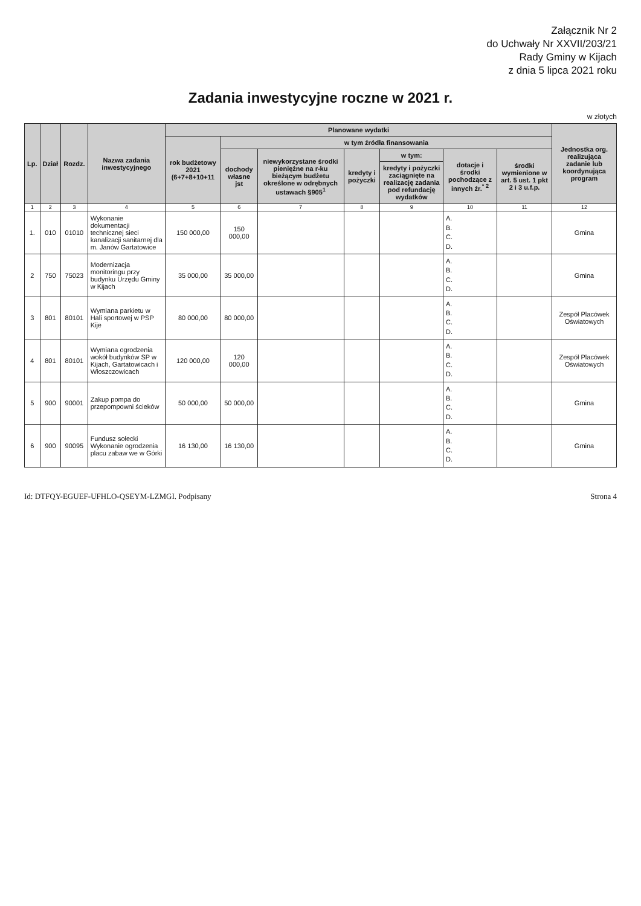Załącznik Nr 2
do Uchwały Nr XXVII/203/21
Rady Gminy w Kijach
z dnia 5 lipca 2021 roku
Zadania inwestycyjne roczne w 2021 r.
w złotych
| Lp. | Dział | Rozdz. | Nazwa zadania inwestycyjnego | Planowane wydatki | | | | | | | Jednostka org. realizująca zadanie lub koordynująca program |
| --- | --- | --- | --- | --- | --- | --- | --- | --- | --- | --- | --- |
| | | | | rok budżetowy 2021 (6+7+8+10+11 | w tym źródła finansowania | | | | | | |
| | | | | | dochody własne jst | niewykorzystane środki pieniężne na r-ku bieżącym budżetu określone w odrębnych ustawach §905<sup>1</sup> | kredyty i pożyczki | w tym: | dotacje i środki pochodzące z innych źr.<sup>* 2</sup> | środki wymienione w art. 5 ust. 1 pkt 2 i 3 u.f.p. | |
| | | | | | | | | kredyty i pożyczki zaciągnięte na realizację zadania pod refundację wydatków | | | |
| 1 | 2 | 3 | 4 | 5 | 6 | 7 | 8 | 9 | 10 | 11 | 12 |
| 1. | 010 | 01010 | Wykonanie dokumentacji technicznej sieci kanalizacji sanitarnej dla m. Janów Gartatowice | 150 000,00 | 150 000,00 | | | | A. B. C. D. | | Gmina |
| 2 | 750 | 75023 | Modernizacja monitoringu przy budynku Urzędu Gminy w Kijach | 35 000,00 | 35 000,00 | | | | A. B. C. D. | | Gmina |
| 3 | 801 | 80101 | Wymiana parkietu w Hali sportowej w PSP Kije | 80 000,00 | 80 000,00 | | | | A. B. C. D. | | Zespół Placówek Oświatowych |
| 4 | 801 | 80101 | Wymiana ogrodzenia wokół budynków SP w Kijach, Gartatowicach i Włoszczowicach | 120 000,00 | 120 000,00 | | | | A. B. C. D. | | Zespół Placówek Oświatowych |
| 5 | 900 | 90001 | Zakup pompa do przepompowni ścieków | 50 000,00 | 50 000,00 | | | | A. B. C. D. | | Gmina |
| 6 | 900 | 90095 | Fundusz sołecki Wykonanie ogrodzenia placu zabaw we w Górki | 16 130,00 | 16 130,00 | | | | A. B. C. D. | | Gmina |
Id: DTFQY-EGUEF-UFHLO-QSEYM-LZMGI. Podpisany Strona 4